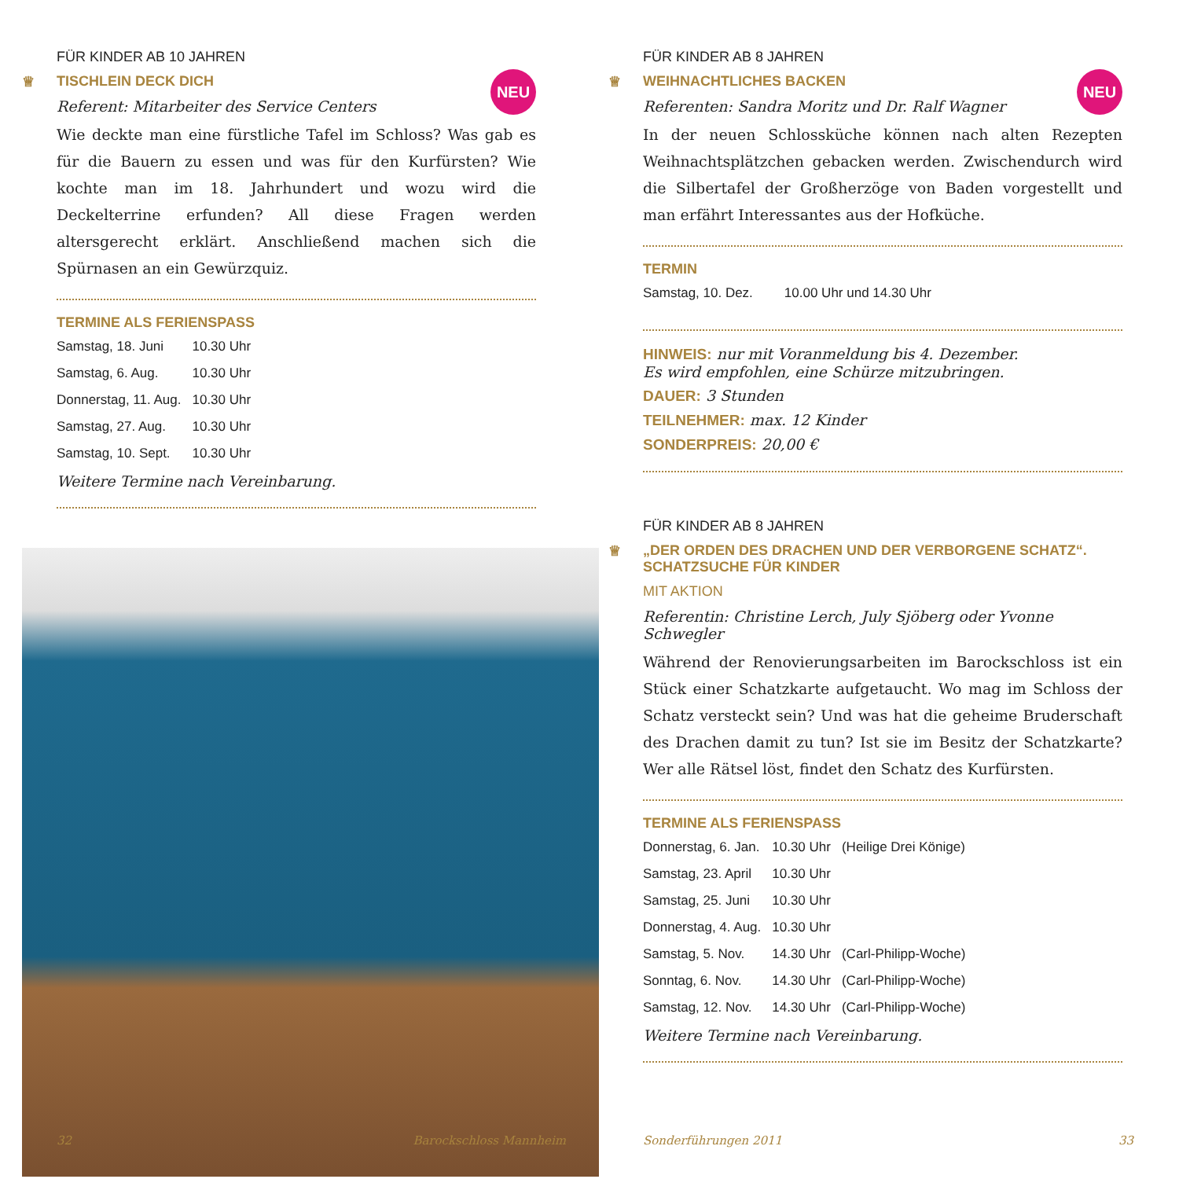FÜR KINDER AB 10 JAHREN
♕ TISCHLEIN DECK DICH
NEU
Referent: Mitarbeiter des Service Centers
Wie deckte man eine fürstliche Tafel im Schloss? Was gab es für die Bauern zu essen und was für den Kurfürsten? Wie kochte man im 18. Jahrhundert und wozu wird die Deckelterrine erfunden? All diese Fragen werden altersgerecht erklärt. Anschließend machen sich die Spürnasen an ein Gewürzquiz.
TERMINE ALS FERIENSPASS
| Samstag, 18. Juni | 10.30 Uhr |
| Samstag, 6. Aug. | 10.30 Uhr |
| Donnerstag, 11. Aug. | 10.30 Uhr |
| Samstag, 27. Aug. | 10.30 Uhr |
| Samstag, 10. Sept. | 10.30 Uhr |
Weitere Termine nach Vereinbarung.
32 Barockschloss Mannheim
FÜR KINDER AB 8 JAHREN
♕ WEIHNACHTLICHES BACKEN
NEU
Referenten: Sandra Moritz und Dr. Ralf Wagner
In der neuen Schlossküche können nach alten Rezepten Weihnachts­plätzchen gebacken werden. Zwischendurch wird die Silbertafel der Großherzöge von Baden vorgestellt und man erfährt Interessantes aus der Hofküche.
TERMIN
| Samstag, 10. Dez. | 10.00 Uhr und 14.30 Uhr |
HINWEIS: nur mit Voranmeldung bis 4. Dezember.
Es wird empfohlen, eine Schürze mitzubringen.
DAUER: 3 Stunden
TEILNEHMER: max. 12 Kinder
SONDERPREIS: 20,00 €
FÜR KINDER AB 8 JAHREN
♕ „DER ORDEN DES DRACHEN UND DER VERBORGENE SCHATZ“.
SCHATZSUCHE FÜR KINDER
MIT AKTION
Referentin: Christine Lerch, July Sjöberg oder Yvonne Schwegler
Während der Renovierungsarbeiten im Barockschloss ist ein Stück einer Schatzkarte aufgetaucht. Wo mag im Schloss der Schatz ver­steckt sein? Und was hat die geheime Bruderschaft des Drachen damit zu tun? Ist sie im Besitz der Schatzkarte? Wer alle Rätsel löst, findet den Schatz des Kurfürsten.
TERMINE ALS FERIENSPASS
| Donnerstag, 6. Jan. | 10.30 Uhr | (Heilige Drei Könige) |
| Samstag, 23. April | 10.30 Uhr | |
| Samstag, 25. Juni | 10.30 Uhr | |
| Donnerstag, 4. Aug. | 10.30 Uhr | |
| Samstag, 5. Nov. | 14.30 Uhr | (Carl-Philipp-Woche) |
| Sonntag, 6. Nov. | 14.30 Uhr | (Carl-Philipp-Woche) |
| Samstag, 12. Nov. | 14.30 Uhr | (Carl-Philipp-Woche) |
Weitere Termine nach Vereinbarung.
Sonderführungen 2011 33